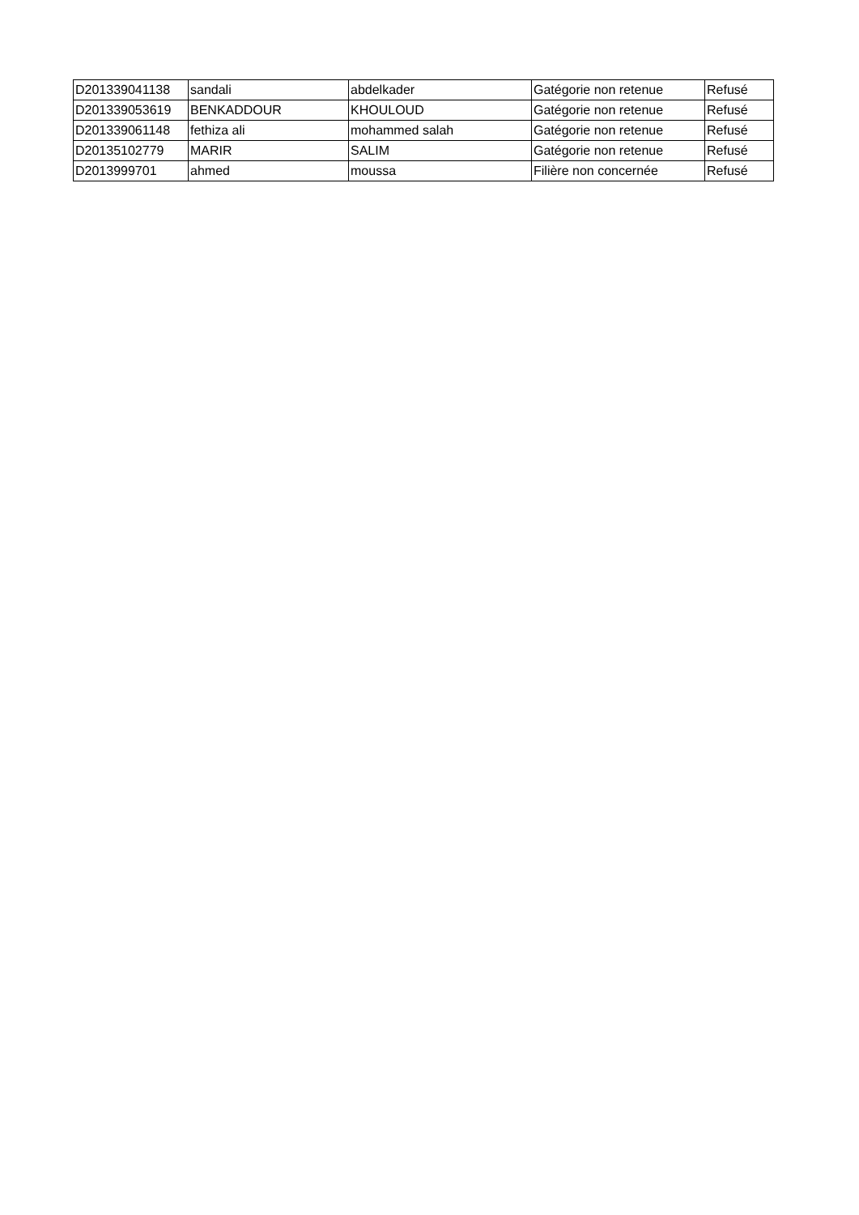| D201339041138 | sandali | abdelkader | Gatégorie non retenue | Refusé |
| D201339053619 | BENKADDOUR | KHOULOUD | Gatégorie non retenue | Refusé |
| D201339061148 | fethiza ali | mohammed salah | Gatégorie non retenue | Refusé |
| D20135102779 | MARIR | SALIM | Gatégorie non retenue | Refusé |
| D2013999701 | ahmed | moussa | Filière non concernée | Refusé |